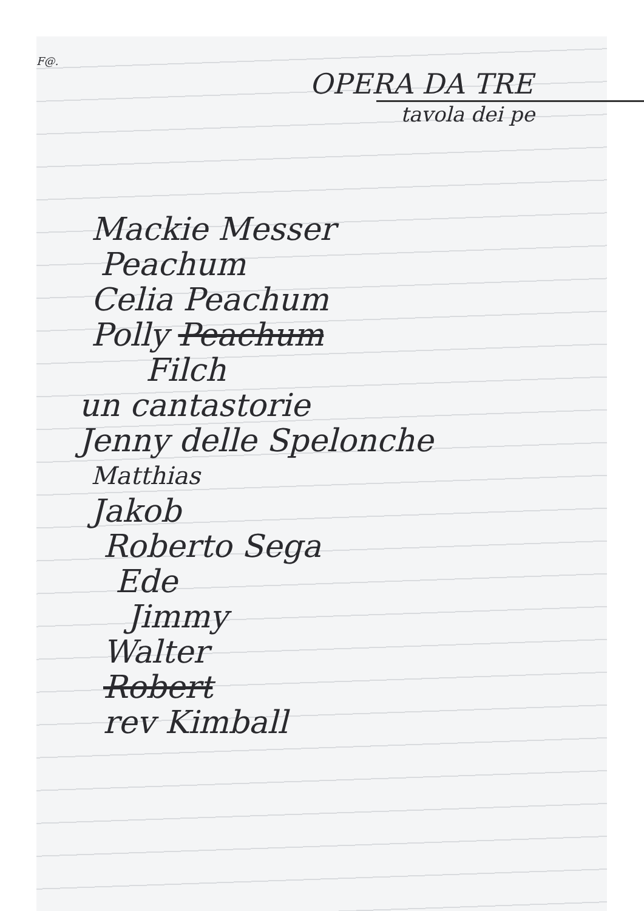F@.
OPERA DA TRE
tavola dei pe
Mackie Messer
Peachum
Celia Peachum
Polly Peachum
Filch
un cantastorie
Jenny delle Spelonche
Matthias
Jakob
Roberto Sega
Ede
Jimmy
Walter
Robert
rev Kimball